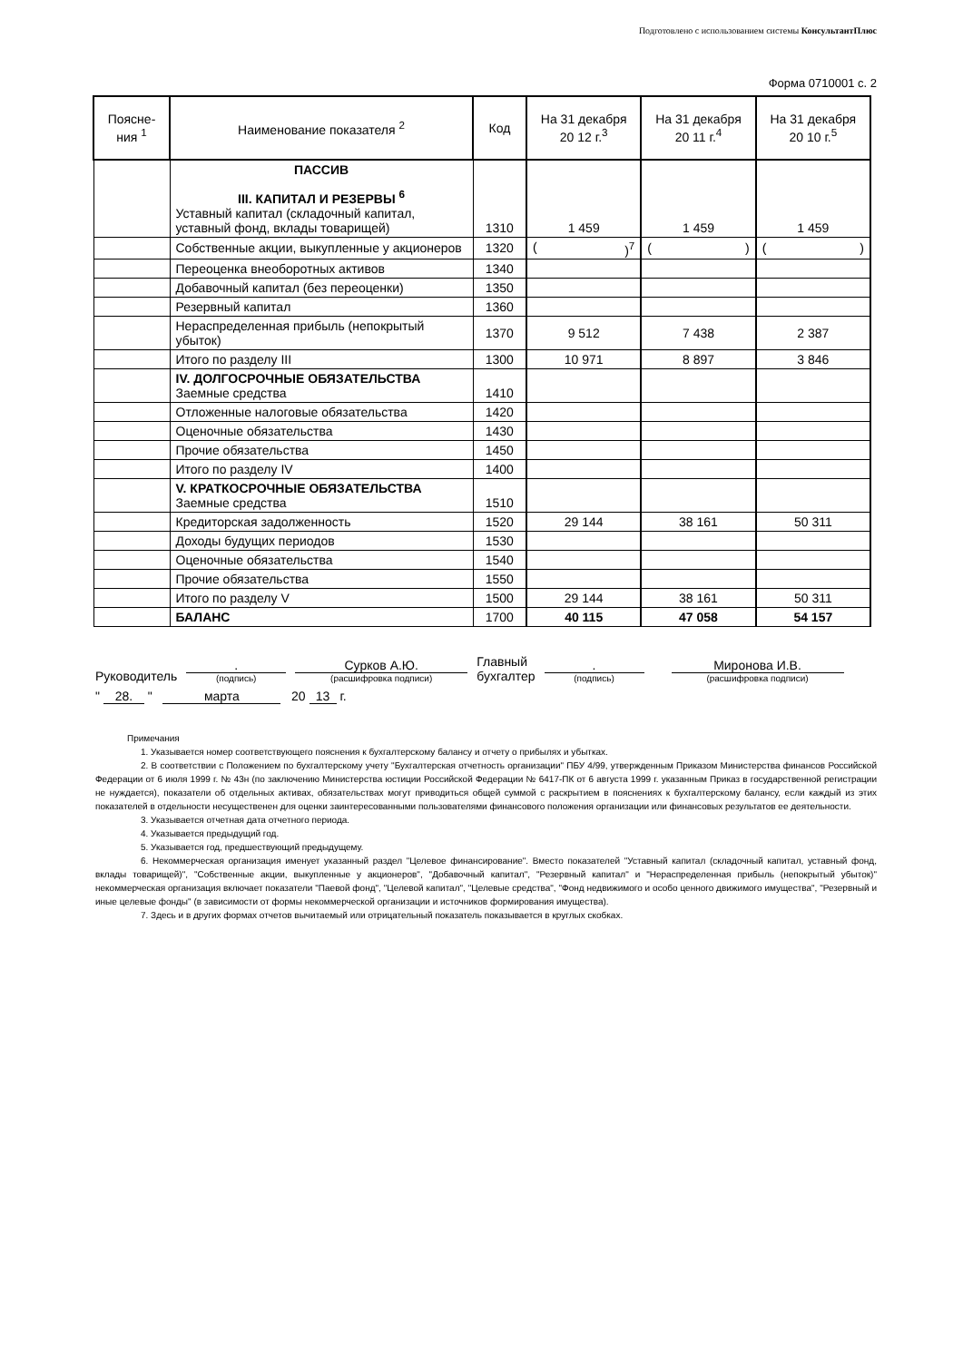Подготовлено с использованием системы КонсультантПлюс
Форма 0710001 с. 2
| Поясне- ния <sup>1</sup> | Наименование показателя <sup>2</sup> | Код | На 31 декабря 20 12 г.<sup>3</sup> | На 31 декабря 20 11 г.<sup>4</sup> | На 31 декабря 20 10 г.<sup>5</sup> |
| --- | --- | --- | --- | --- | --- |
| | ПАССИВ III. КАПИТАЛ И РЕЗЕРВЫ <sup>6</sup> Уставный капитал (складочный капитал, уставный фонд, вклады товарищей) | 1310 | 1 459 | 1 459 | 1 459 |
| | Собственные акции, выкупленные у акционеров | 1320 | ( )<sup>7</sup> | ( ) | ( ) |
| | Переоценка внеоборотных активов | 1340 | | | |
| | Добавочный капитал (без переоценки) | 1350 | | | |
| | Резервный капитал | 1360 | | | |
| | Нераспределенная прибыль (непокрытый убыток) | 1370 | 9 512 | 7 438 | 2 387 |
| | Итого по разделу III | 1300 | 10 971 | 8 897 | 3 846 |
| | IV. ДОЛГОСРОЧНЫЕ ОБЯЗАТЕЛЬСТВА Заемные средства | 1410 | | | |
| | Отложенные налоговые обязательства | 1420 | | | |
| | Оценочные обязательства | 1430 | | | |
| | Прочие обязательства | 1450 | | | |
| | Итого по разделу IV | 1400 | | | |
| | V. КРАТКОСРОЧНЫЕ ОБЯЗАТЕЛЬСТВА Заемные средства | 1510 | | | |
| | Кредиторская задолженность | 1520 | 29 144 | 38 161 | 50 311 |
| | Доходы будущих периодов | 1530 | | | |
| | Оценочные обязательства | 1540 | | | |
| | Прочие обязательства | 1550 | | | |
| | Итого по разделу V | 1500 | 29 144 | 38 161 | 50 311 |
| | БАЛАНС | 1700 | 40 115 | 47 058 | 54 157 |
Руководитель
.
(подпись)
Сурков А.Ю.
(расшифровка подписи)
Главный
бухгалтер
.
(подпись)
Миронова И.В.
(расшифровка подписи)
" 28. " марта 20 13 г.
Примечания
1. Указывается номер соответствующего пояснения к бухгалтерскому балансу и отчету о прибылях и убытках.
2. В соответствии с Положением по бухгалтерскому учету "Бухгалтерская отчетность организации" ПБУ 4/99, утвержденным Приказом Министерства финансов Российской Федерации от 6 июля 1999 г. № 43н (по заключению Министерства юстиции Российской Федерации № 6417-ПК от 6 августа 1999 г. указанным Приказ в государственной регистрации не нуждается), показатели об отдельных активах, обязательствах могут приводиться общей суммой с раскрытием в пояснениях к бухгалтерскому балансу, если каждый из этих показателей в отдельности несущественен для оценки заинтересованными пользователями финансового положения организации или финансовых результатов ее деятельности.
3. Указывается отчетная дата отчетного периода.
4. Указывается предыдущий год.
5. Указывается год, предшествующий предыдущему.
6. Некоммерческая организация именует указанный раздел "Целевое финансирование". Вместо показателей "Уставный капитал (складочный капитал, уставный фонд, вклады товарищей)", "Собственные акции, выкупленные у акционеров", "Добавочный капитал", "Резервный капитал" и "Нераспределенная прибыль (непокрытый убыток)" некоммерческая организация включает показатели "Паевой фонд", "Целевой капитал", "Целевые средства", "Фонд недвижимого и особо ценного движимого имущества", "Резервный и иные целевые фонды" (в зависимости от формы некоммерческой организации и источников формирования имущества).
7. Здесь и в других формах отчетов вычитаемый или отрицательный показатель показывается в круглых скобках.